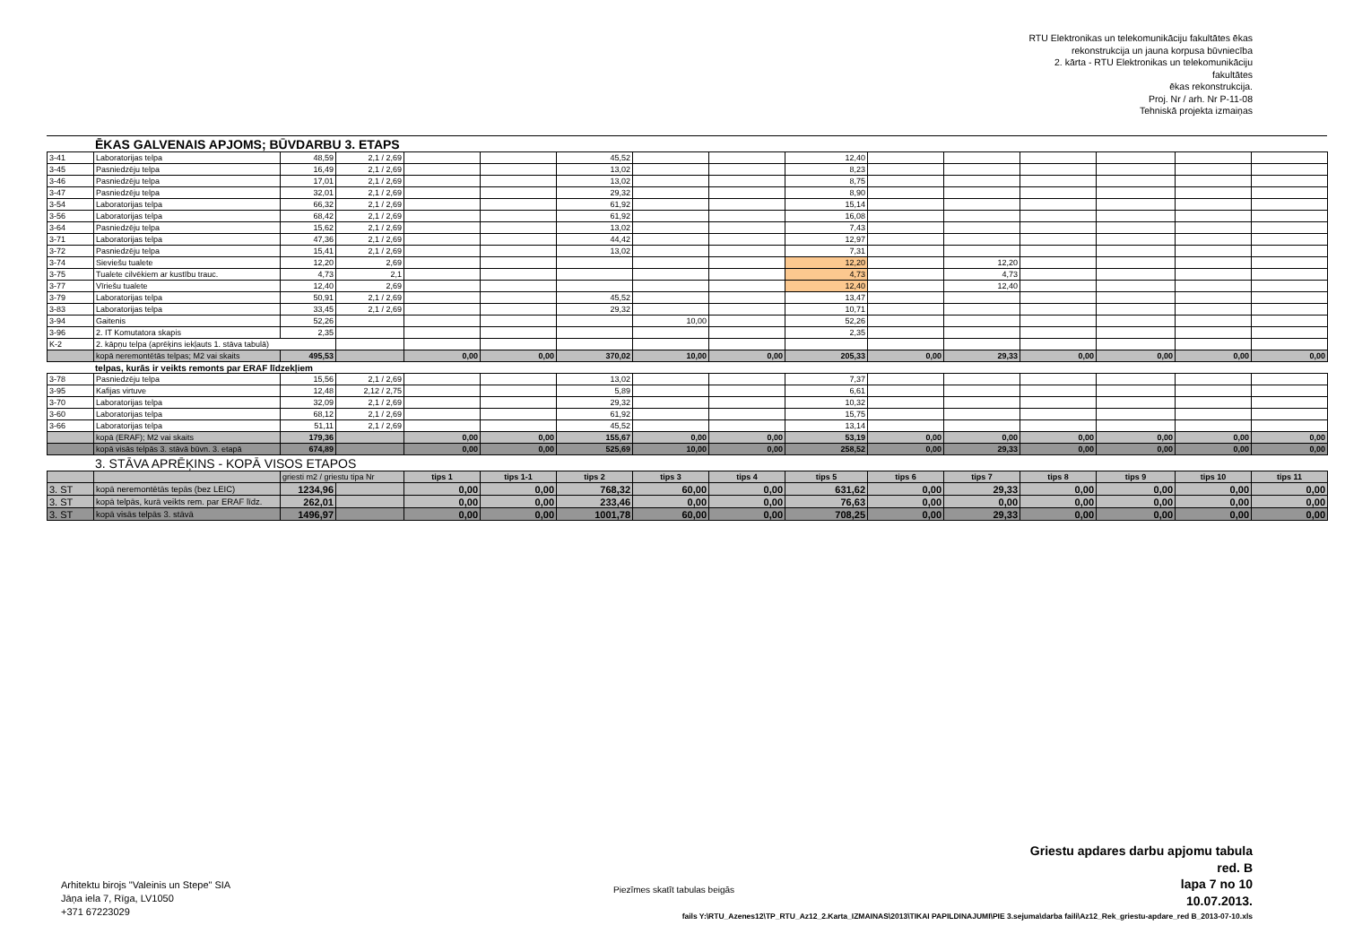RTU Elektronikas un telekomunikāciju fakultātes ēkas
rekonstrukcija un jauna korpusa būvniecība
2. kārta - RTU Elektronikas un telekomunikāciju
fakultātes
ēkas rekonstrukcija.
Proj. Nr / arh. Nr P-11-08
Tehniskā projekta izmaiņas
ĒKAS GALVENAIS APJOMS; BŪVDARBU 3. ETAPS
| 3-41 | Laboratorijas telpa | 48,59 | 2,1 / 2,69 | | | 45,52 | | | 12,40 | | | | | | |
| 3-45 | Pasniedzēju telpa | 16,49 | 2,1 / 2,69 | | | 13,02 | | | 8,23 | | | | | | |
| 3-46 | Pasniedzēju telpa | 17,01 | 2,1 / 2,69 | | | 13,02 | | | 8,75 | | | | | | |
| 3-47 | Pasniedzēju telpa | 32,01 | 2,1 / 2,69 | | | 29,32 | | | 8,90 | | | | | | |
| 3-54 | Laboratorijas telpa | 66,32 | 2,1 / 2,69 | | | 61,92 | | | 15,14 | | | | | | |
| 3-56 | Laboratorijas telpa | 68,42 | 2,1 / 2,69 | | | 61,92 | | | 16,08 | | | | | | |
| 3-64 | Pasniedzēju telpa | 15,62 | 2,1 / 2,69 | | | 13,02 | | | 7,43 | | | | | | |
| 3-71 | Laboratorijas telpa | 47,36 | 2,1 / 2,69 | | | 44,42 | | | 12,97 | | | | | | |
| 3-72 | Pasniedzēju telpa | 15,41 | 2,1 / 2,69 | | | 13,02 | | | 7,31 | | | | | | |
| 3-74 | Sieviešu tualete | 12,20 | 2,69 | | | | | | 12,20 | | 12,20 | | | | |
| 3-75 | Tualete cilvēkiem ar kustību trauc. | 4,73 | 2,1 | | | | | | 4,73 | | 4,73 | | | | |
| 3-77 | Vīriešu tualete | 12,40 | 2,69 | | | | | | 12,40 | | 12,40 | | | | |
| 3-79 | Laboratorijas telpa | 50,91 | 2,1 / 2,69 | | | 45,52 | | | 13,47 | | | | | | |
| 3-83 | Laboratorijas telpa | 33,45 | 2,1 / 2,69 | | | 29,32 | | | 10,71 | | | | | | |
| 3-94 | Gaitenis | 52,26 | | | | | 10,00 | | 52,26 | | | | | | |
| 3-96 | 2. IT Komutatora skapis | 2,35 | | | | | | | 2,35 | | | | | | |
| K-2 | 2. kāpņu telpa (aprēķins iekļauts 1. stāva tabulā) | | | | | | | | | | | | | | |
| | kopā neremontētās telpas; M2 vai skaits | 495,53 | | 0,00 | 0,00 | 370,02 | 10,00 | 0,00 | 205,33 | 0,00 | 29,33 | 0,00 | 0,00 | 0,00 | 0,00 |
telpas, kurās ir veikts remonts par ERAF līdzekļiem
| 3-78 | Pasniedzēju telpa | 15,56 | 2,1 / 2,69 | | | 13,02 | | | 7,37 | | | | | | |
| 3-95 | Kafijas virtuve | 12,48 | 2,12 / 2,75 | | | 5,89 | | | 6,61 | | | | | | |
| 3-70 | Laboratorijas telpa | 32,09 | 2,1 / 2,69 | | | 29,32 | | | 10,32 | | | | | | |
| 3-60 | Laboratorijas telpa | 68,12 | 2,1 / 2,69 | | | 61,92 | | | 15,75 | | | | | | |
| 3-66 | Laboratorijas telpa | 51,11 | 2,1 / 2,69 | | | 45,52 | | | 13,14 | | | | | | |
| | kopā (ERAF); M2 vai skaits | 179,36 | | 0,00 | 0,00 | 155,67 | 0,00 | 0,00 | 53,19 | 0,00 | 0,00 | 0,00 | 0,00 | 0,00 | 0,00 |
| | kopā visās telpās 3. stāvā būvn. 3. etapā | 674,89 | | 0,00 | 0,00 | 525,69 | 10,00 | 0,00 | 258,52 | 0,00 | 29,33 | 0,00 | 0,00 | 0,00 | 0,00 |
3. STĀVA APRĒĶINS - KOPĀ VISOS ETAPOS
| | | griesti m2 / griestu tipa Nr | | tips 1 | tips 1-1 | tips 2 | tips 3 | tips 4 | tips 5 | tips 6 | tips 7 | tips 8 | tips 9 | tips 10 | tips 11 |
| --- | --- | --- | --- | --- | --- | --- | --- | --- | --- | --- | --- | --- | --- | --- | --- |
| 3. ST | kopā neremontētās tepās (bez LEIC) | 1234,96 | | 0,00 | 0,00 | 768,32 | 60,00 | 0,00 | 631,62 | 0,00 | 29,33 | 0,00 | 0,00 | 0,00 | 0,00 |
| 3. ST | kopā telpās, kurā veikts rem. par ERAF līdz. | 262,01 | | 0,00 | 0,00 | 233,46 | 0,00 | 0,00 | 76,63 | 0,00 | 0,00 | 0,00 | 0,00 | 0,00 | 0,00 |
| 3. ST | kopā visās telpās 3. stāvā | 1496,97 | | 0,00 | 0,00 | 1001,78 | 60,00 | 0,00 | 708,25 | 0,00 | 29,33 | 0,00 | 0,00 | 0,00 | 0,00 |
Arhitektu birojs "Valeinis un Stepe" SIA
Jāņa iela 7, Rīga, LV1050
+371 67223029
Piezīmes skatīt tabulas beigās
Griestu apdares darbu apjomu tabula
red. B
lapa 7 no 10
10.07.2013.
fails Y:\RTU_Azenes12\TP_RTU_Az12_2.Karta_IZMAINAS\2013\TIKAI PAPILDINAJUMI\PIE 3.sejuma\darba faili\Az12_Rek_griestu-apdare_red B_2013-07-10.xls